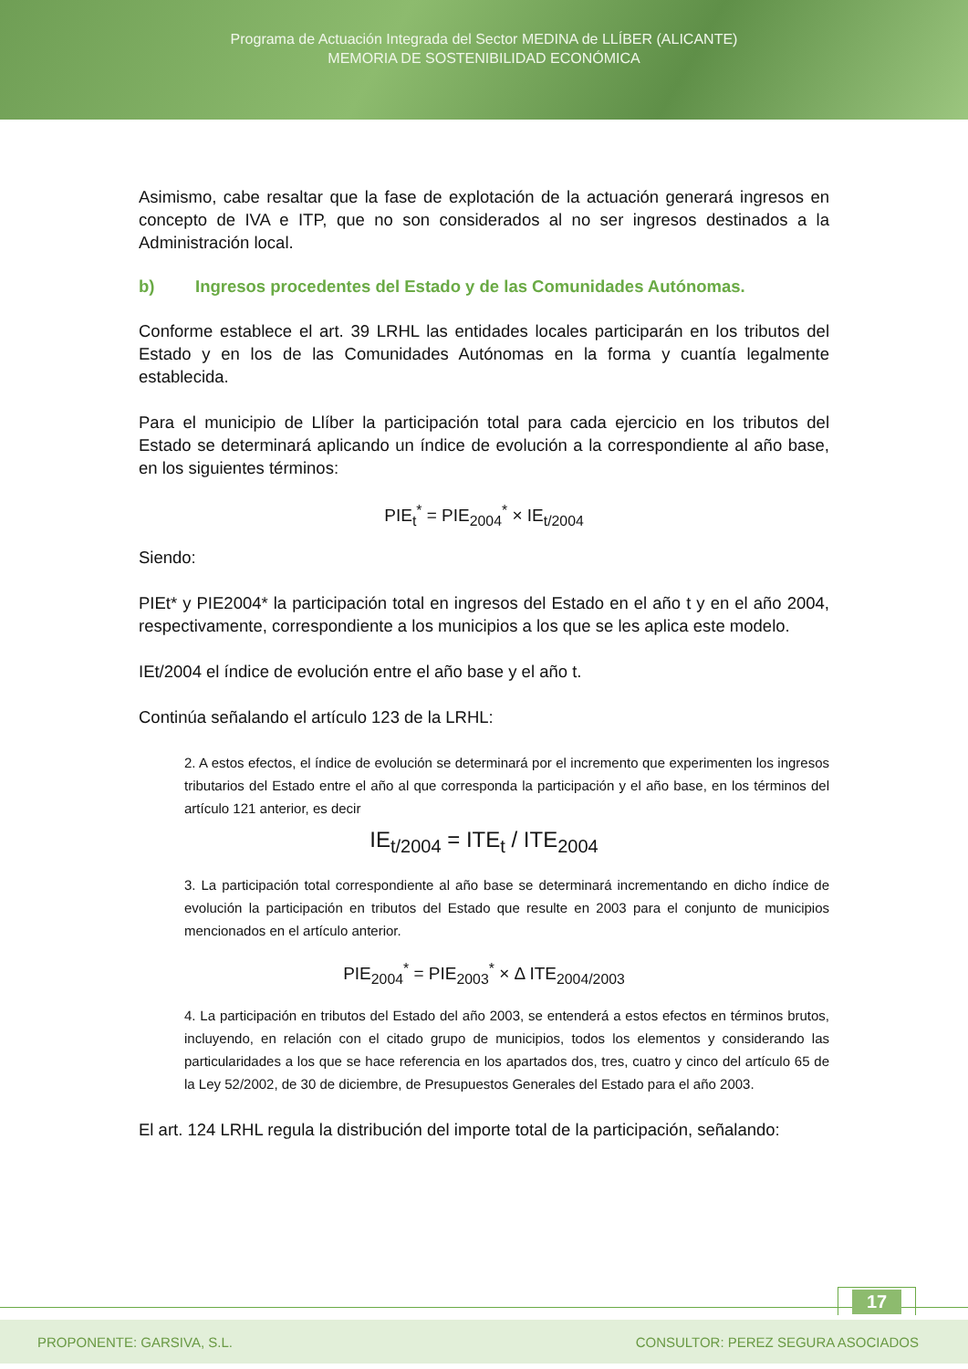Programa de Actuación Integrada del Sector MEDINA de LLÍBER (ALICANTE)
MEMORIA DE SOSTENIBILIDAD ECONÓMICA
Asimismo, cabe resaltar que la fase de explotación de la actuación generará ingresos en concepto de IVA e ITP, que no son considerados al no ser ingresos destinados a la Administración local.
b) Ingresos procedentes del Estado y de las Comunidades Autónomas.
Conforme establece el art. 39 LRHL las entidades locales participarán en los tributos del Estado y en los de las Comunidades Autónomas en la forma y cuantía legalmente establecida.
Para el municipio de Llíber la participación total para cada ejercicio en los tributos del Estado se determinará aplicando un índice de evolución a la correspondiente al año base, en los siguientes términos:
PIE<sub>t</sub><sup>*</sup> = PIE<sub>2004</sub><sup>*</sup> × IE<sub>t/2004</sub>
Siendo:
PIEt* y PIE2004* la participación total en ingresos del Estado en el año t y en el año 2004, respectivamente, correspondiente a los municipios a los que se les aplica este modelo.
IEt/2004 el índice de evolución entre el año base y el año t.
Continúa señalando el artículo 123 de la LRHL:
2. A estos efectos, el índice de evolución se determinará por el incremento que experimenten los ingresos tributarios del Estado entre el año al que corresponda la participación y el año base, en los términos del artículo 121 anterior, es decir
IE<sub>t/2004</sub> = ITE<sub>t</sub> / ITE<sub>2004</sub>
3. La participación total correspondiente al año base se determinará incrementando en dicho índice de evolución la participación en tributos del Estado que resulte en 2003 para el conjunto de municipios mencionados en el artículo anterior.
PIE<sub>2004</sub><sup>*</sup> = PIE<sub>2003</sub><sup>*</sup> × Δ ITE<sub>2004/2003</sub>
4. La participación en tributos del Estado del año 2003, se entenderá a estos efectos en términos brutos, incluyendo, en relación con el citado grupo de municipios, todos los elementos y considerando las particularidades a los que se hace referencia en los apartados dos, tres, cuatro y cinco del artículo 65 de la Ley 52/2002, de 30 de diciembre, de Presupuestos Generales del Estado para el año 2003.
El art. 124 LRHL regula la distribución del importe total de la participación, señalando:
17
PROPONENTE: GARSIVA, S.L. CONSULTOR: PEREZ SEGURA ASOCIADOS